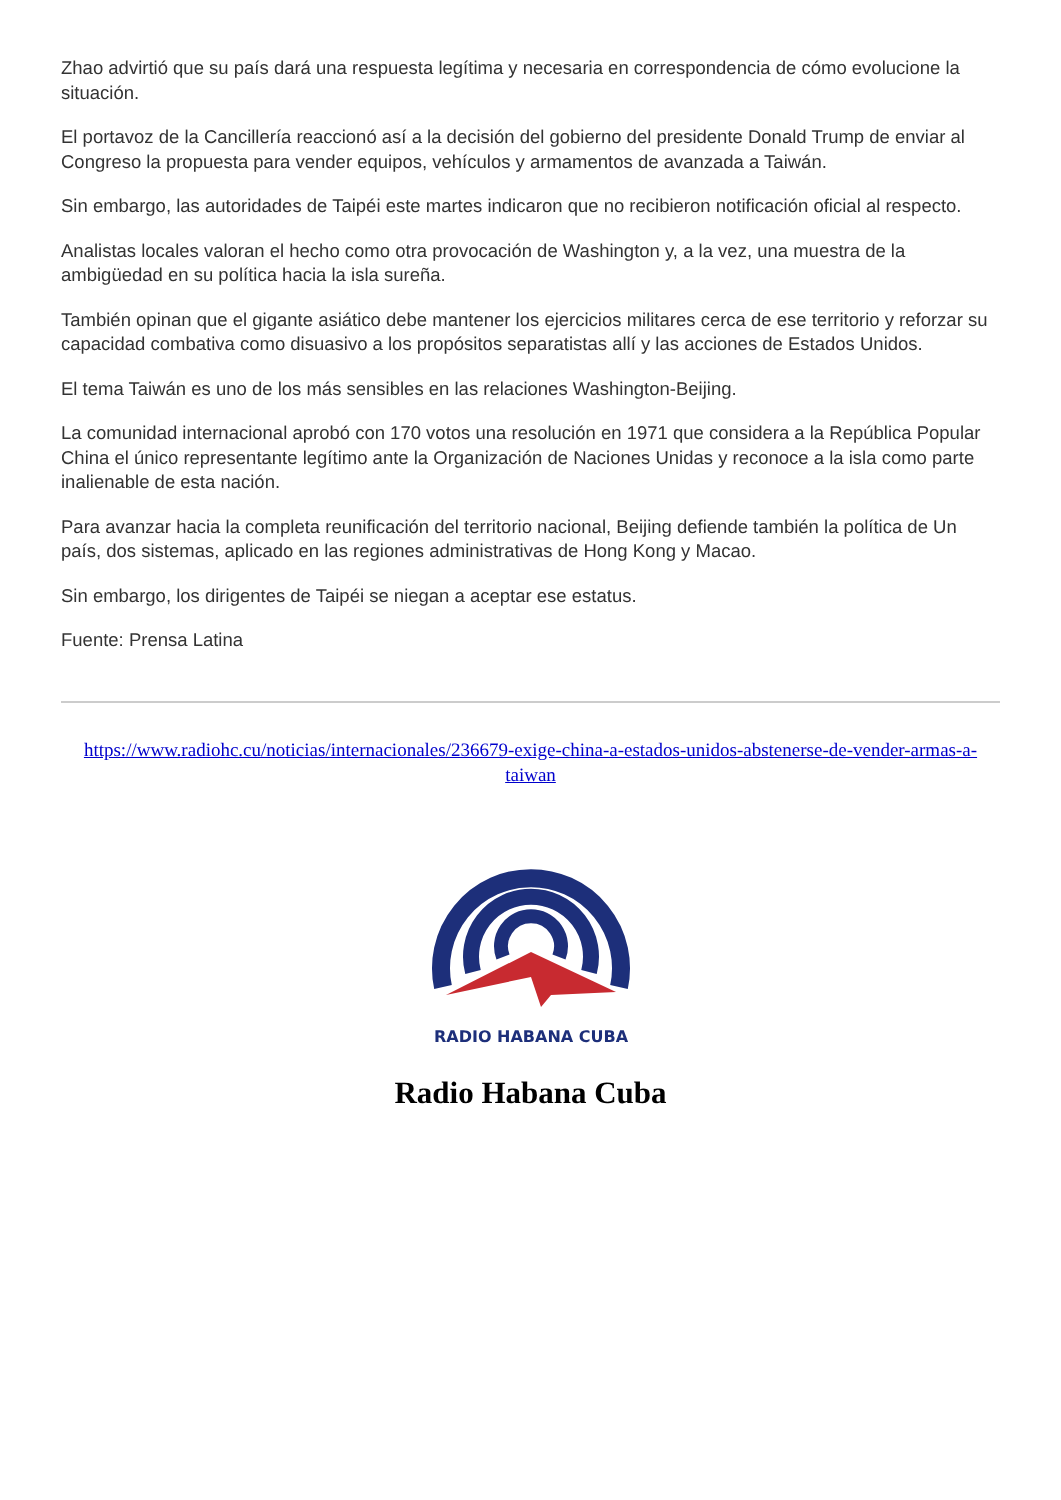Zhao advirtió que su país dará una respuesta legítima y necesaria en correspondencia de cómo evolucione la situación.
El portavoz de la Cancillería reaccionó así a la decisión del gobierno del presidente Donald Trump de enviar al Congreso la propuesta para vender equipos, vehículos y armamentos de avanzada a Taiwán.
Sin embargo, las autoridades de Taipéi este martes indicaron que no recibieron notificación oficial al respecto.
Analistas locales valoran el hecho como otra provocación de Washington y, a la vez, una muestra de la ambigüedad en su política hacia la isla sureña.
También opinan que el gigante asiático debe mantener los ejercicios militares cerca de ese territorio y reforzar su capacidad combativa como disuasivo a los propósitos separatistas allí y las acciones de Estados Unidos.
El tema Taiwán es uno de los más sensibles en las relaciones Washington-Beijing.
La comunidad internacional aprobó con 170 votos una resolución en 1971 que considera a la República Popular China el único representante legítimo ante la Organización de Naciones Unidas y reconoce a la isla como parte inalienable de esta nación.
Para avanzar hacia la completa reunificación del territorio nacional, Beijing defiende también la política de Un país, dos sistemas, aplicado en las regiones administrativas de Hong Kong y Macao.
Sin embargo, los dirigentes de Taipéi se niegan a aceptar ese estatus.
Fuente: Prensa Latina
https://www.radiohc.cu/noticias/internacionales/236679-exige-china-a-estados-unidos-abstenerse-de-vender-armas-a-taiwan
RADIO HABANA CUBA
Radio Habana Cuba